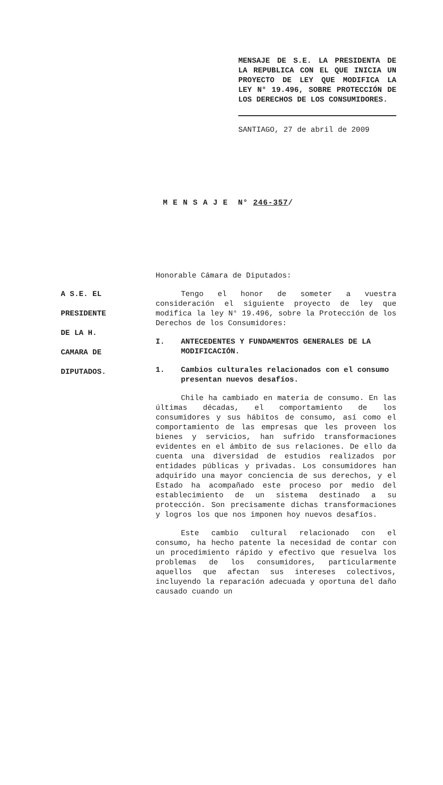MENSAJE DE S.E. LA PRESIDENTA DE LA REPUBLICA CON EL QUE INICIA UN PROYECTO DE LEY QUE MODIFICA LA LEY N° 19.496, SOBRE PROTECCIÓN DE LOS DERECHOS DE LOS CONSUMIDORES.
SANTIAGO, 27 de abril de 2009
M E N S A J E N° 246-357/
A S.E. EL
PRESIDENTE
DE LA H.
CAMARA DE
DIPUTADOS.
Honorable Cámara de Diputados:
Tengo el honor de someter a vuestra consideración el siguiente proyecto de ley que modifica la ley N° 19.496, sobre la Protección de los Derechos de los Consumidores:
I. ANTECEDENTES Y FUNDAMENTOS GENERALES DE LA MODIFICACIÓN.
1. Cambios culturales relacionados con el consumo presentan nuevos desafíos.
Chile ha cambiado en materia de consumo. En las últimas décadas, el comportamiento de los consumidores y sus hábitos de consumo, así como el comportamiento de las empresas que les proveen los bienes y servicios, han sufrido transformaciones evidentes en el ámbito de sus relaciones. De ello da cuenta una diversidad de estudios realizados por entidades públicas y privadas. Los consumidores han adquirido una mayor conciencia de sus derechos, y el Estado ha acompañado este proceso por medio del establecimiento de un sistema destinado a su protección. Son precisamente dichas transformaciones y logros los que nos imponen hoy nuevos desafíos.
Este cambio cultural relacionado con el consumo, ha hecho patente la necesidad de contar con un procedimiento rápido y efectivo que resuelva los problemas de los consumidores, particularmente aquellos que afectan sus intereses colectivos, incluyendo la reparación adecuada y oportuna del daño causado cuando un